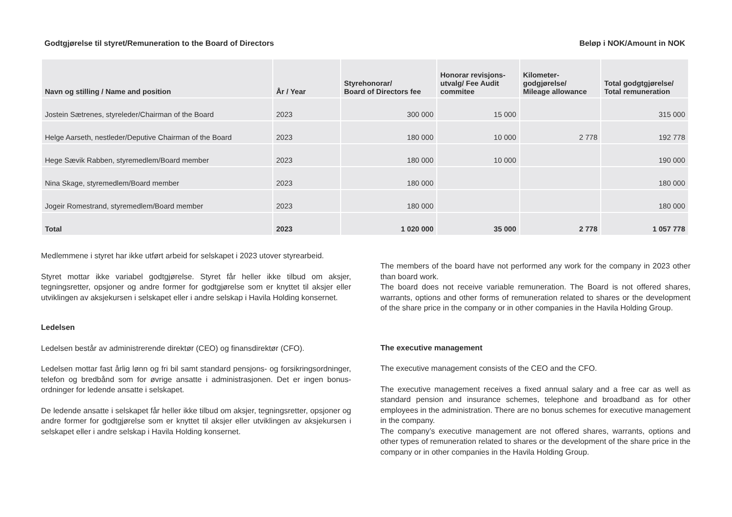Godtgjørelse til styret/Remuneration to the Board of Directors Beløp i NOK/Amount in NOK
| Navn og stilling / Name and position | År / Year | Styrehonorar/ Board of Directors fee | Honorar revisjons- utvalg/ Fee Audit commitee | Kilometer- godgjørelse/ Mileage allowance | Total godgtgjørelse/ Total remuneration |
| --- | --- | --- | --- | --- | --- |
| Jostein Sætrenes, styreleder/Chairman of the Board | 2023 | 300 000 | 15 000 | | 315 000 |
| Helge Aarseth, nestleder/Deputive Chairman of the Board | 2023 | 180 000 | 10 000 | 2 778 | 192 778 |
| Hege Sævik Rabben, styremedlem/Board member | 2023 | 180 000 | 10 000 | | 190 000 |
| Nina Skage, styremedlem/Board member | 2023 | 180 000 | | | 180 000 |
| Jogeir Romestrand, styremedlem/Board member | 2023 | 180 000 | | | 180 000 |
| Total | 2023 | 1 020 000 | 35 000 | 2 778 | 1 057 778 |
Medlemmene i styret har ikke utført arbeid for selskapet i 2023 utover styrearbeid.
Styret mottar ikke variabel godtgjørelse. Styret får heller ikke tilbud om aksjer, tegningsretter, opsjoner og andre former for godtgjørelse som er knyttet til aksjer eller utviklingen av aksjekursen i selskapet eller i andre selskap i Havila Holding konsernet.
Ledelsen
Ledelsen består av administrerende direktør (CEO) og finansdirektør (CFO).
Ledelsen mottar fast årlig lønn og fri bil samt standard pensjons- og forsikringsordninger, telefon og bredbånd som for øvrige ansatte i administrasjonen. Det er ingen bonus-ordninger for ledende ansatte i selskapet.
De ledende ansatte i selskapet får heller ikke tilbud om aksjer, tegningsretter, opsjoner og andre former for godtgjørelse som er knyttet til aksjer eller utviklingen av aksjekursen i selskapet eller i andre selskap i Havila Holding konsernet.
The members of the board have not performed any work for the company in 2023 other than board work.
The board does not receive variable remuneration. The Board is not offered shares, warrants, options and other forms of remuneration related to shares or the development of the share price in the company or in other companies in the Havila Holding Group.
The executive management
The executive management consists of the CEO and the CFO.
The executive management receives a fixed annual salary and a free car as well as standard pension and insurance schemes, telephone and broadband as for other employees in the administration. There are no bonus schemes for executive management in the company.
The company’s executive management are not offered shares, warrants, options and other types of remuneration related to shares or the development of the share price in the company or in other companies in the Havila Holding Group.